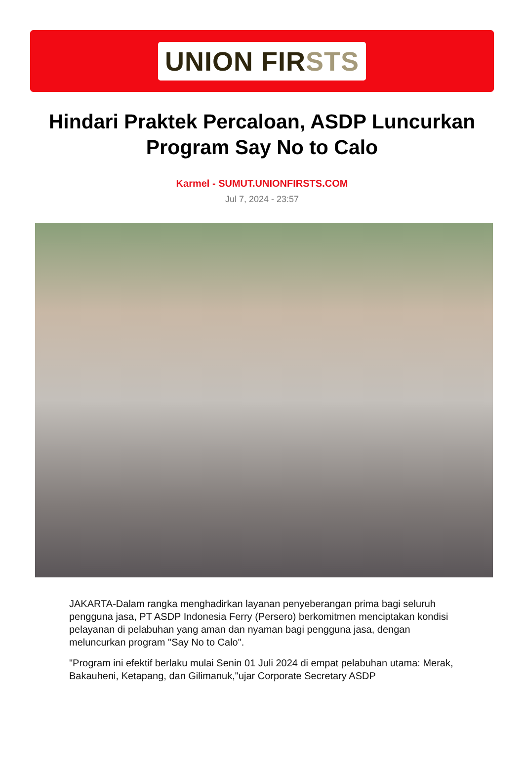UNION FIRSTS
Hindari Praktek Percaloan, ASDP Luncurkan Program Say No to Calo
Karmel - SUMUT.UNIONFIRSTS.COM
Jul 7, 2024 - 23:57
JAKARTA-Dalam rangka menghadirkan layanan penyeberangan prima bagi seluruh pengguna jasa, PT ASDP Indonesia Ferry (Persero) berkomitmen menciptakan kondisi pelayanan di pelabuhan yang aman dan nyaman bagi pengguna jasa, dengan meluncurkan program "Say No to Calo".
"Program ini efektif berlaku mulai Senin 01 Juli 2024 di empat pelabuhan utama: Merak, Bakauheni, Ketapang, dan Gilimanuk,"ujar Corporate Secretary ASDP